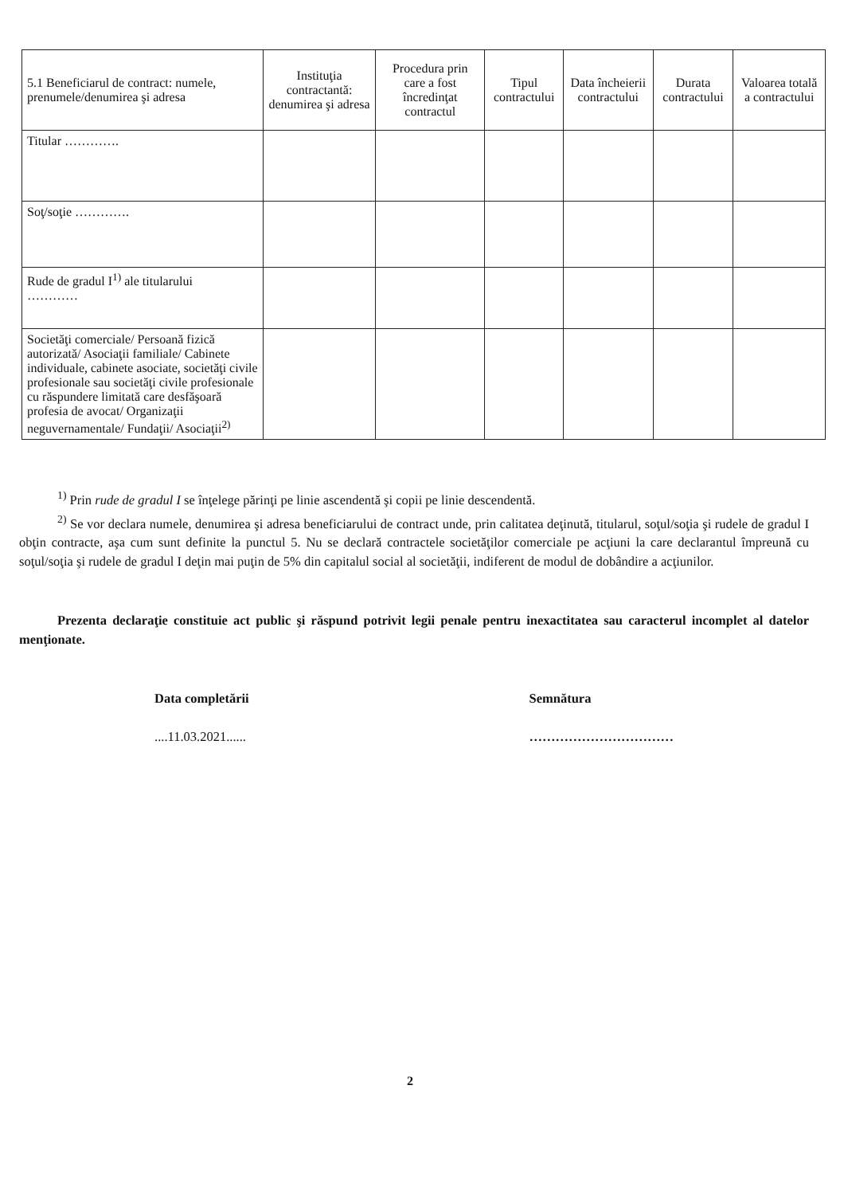| 5.1 Beneficiarul de contract: numele, prenumele/denumirea şi adresa | Instituţia contractantă: denumirea şi adresa | Procedura prin care a fost încredinţat contractul | Tipul contractului | Data încheierii contractului | Durata contractului | Valoarea totală a contractului |
| --- | --- | --- | --- | --- | --- | --- |
| Titular …………. | | | | | | |
| Soţ/soţie …………. | | | | | | |
| Rude de gradul I<sup>1)</sup> ale titularului ………… | | | | | | |
| Societăţi comerciale/ Persoană fizică autorizată/ Asociaţii familiale/ Cabinete individuale, cabinete asociate, societăţi civile profesionale sau societăţi civile profesionale cu răspundere limitată care desfăşoară profesia de avocat/ Organizaţii neguvernamentale/ Fundaţii/ Asociaţii<sup>2)</sup> | | | | | | |
<sup>1)</sup> Prin rude de gradul I se înţelege părinţi pe linie ascendentă şi copii pe linie descendentă.
<sup>2)</sup> Se vor declara numele, denumirea şi adresa beneficiarului de contract unde, prin calitatea deţinută, titularul, soţul/soţia şi rudele de gradul I obţin contracte, aşa cum sunt definite la punctul 5. Nu se declară contractele societăţilor comerciale pe acţiuni la care declarantul împreună cu soţul/soţia şi rudele de gradul I deţin mai puţin de 5% din capitalul social al societăţii, indiferent de modul de dobândire a acţiunilor.
Prezenta declaraţie constituie act public şi răspund potrivit legii penale pentru inexactitatea sau caracterul incomplet al datelor menţionate.
Data completării
....11.03.2021......
Semnătura
……………………………
2